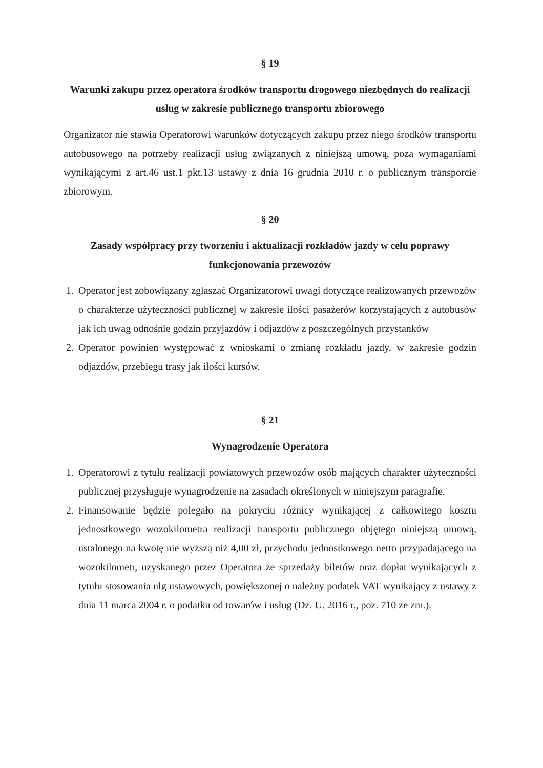§ 19
Warunki zakupu przez operatora środków transportu drogowego niezbędnych do realizacji usług w zakresie publicznego transportu zbiorowego
Organizator nie stawia Operatorowi warunków dotyczących zakupu przez niego środków transportu autobusowego na potrzeby realizacji usług związanych z niniejszą umową, poza wymaganiami wynikającymi z art.46 ust.1 pkt.13 ustawy z dnia 16 grudnia 2010 r. o publicznym transporcie zbiorowym.
§ 20
Zasady współpracy przy tworzeniu i aktualizacji rozkładów jazdy w celu poprawy funkcjonowania przewozów
1. Operator jest zobowiązany zgłaszać Organizatorowi uwagi dotyczące realizowanych przewozów o charakterze użyteczności publicznej w zakresie ilości pasażerów korzystających z autobusów jak ich uwag odnośnie godzin przyjazdów i odjazdów z poszczególnych przystanków
2. Operator powinien występować z wnioskami o zmianę rozkładu jazdy, w zakresie godzin odjazdów, przebiegu trasy jak ilości kursów.
§ 21
Wynagrodzenie Operatora
1. Operatorowi z tytułu realizacji powiatowych przewozów osób mających charakter użyteczności publicznej przysługuje wynagrodzenie na zasadach określonych w niniejszym paragrafie.
2. Finansowanie będzie polegało na pokryciu różnicy wynikającej z całkowitego kosztu jednostkowego wozokilometra realizacji transportu publicznego objętego niniejszą umową, ustalonego na kwotę nie wyższą niż 4,00 zł, przychodu jednostkowego netto przypadającego na wozokilometr, uzyskanego przez Operatora ze sprzedaży biletów oraz dopłat wynikających z tytułu stosowania ulg ustawowych, powiększonej o należny podatek VAT wynikający z ustawy z dnia 11 marca 2004 r. o podatku od towarów i usług (Dz. U. 2016 r., poz. 710 ze zm.).